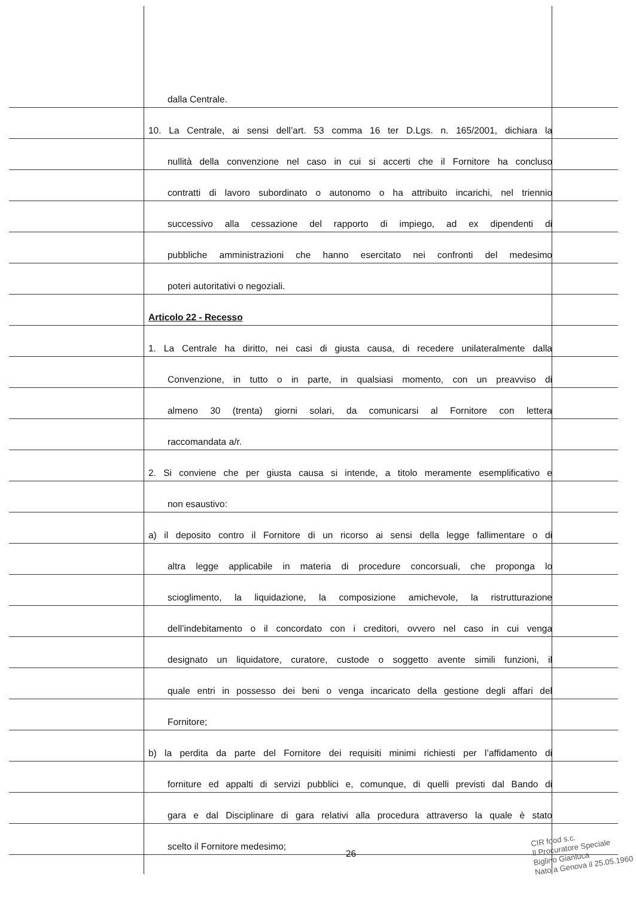dalla Centrale.
10. La Centrale, ai sensi dell’art. 53 comma 16 ter D.Lgs. n. 165/2001, dichiara la
nullità della convenzione nel caso in cui si accerti che il Fornitore ha concluso
contratti di lavoro subordinato o autonomo o ha attribuito incarichi, nel triennio
successivo alla cessazione del rapporto di impiego, ad ex dipendenti di
pubbliche amministrazioni che hanno esercitato nei confronti del medesimo
poteri autoritativi o negoziali.
Articolo 22 - Recesso
1. La Centrale ha diritto, nei casi di giusta causa, di recedere unilateralmente dalla
Convenzione, in tutto o in parte, in qualsiasi momento, con un preavviso di
almeno 30 (trenta) giorni solari, da comunicarsi al Fornitore con lettera
raccomandata a/r.
2. Si conviene che per giusta causa si intende, a titolo meramente esemplificativo e
non esaustivo:
a) il deposito contro il Fornitore di un ricorso ai sensi della legge fallimentare o di
altra legge applicabile in materia di procedure concorsuali, che proponga lo
scioglimento, la liquidazione, la composizione amichevole, la ristrutturazione
dell’indebitamento o il concordato con i creditori, ovvero nel caso in cui venga
designato un liquidatore, curatore, custode o soggetto avente simili funzioni, il
quale entri in possesso dei beni o venga incaricato della gestione degli affari del
Fornitore;
b) la perdita da parte del Fornitore dei requisiti minimi richiesti per l’affidamento di
forniture ed appalti di servizi pubblici e, comunque, di quelli previsti dal Bando di
gara e dal Disciplinare di gara relativi alla procedura attraverso la quale è stato
scelto il Fornitore medesimo;
26
CIR food s.c.
Il Procuratore Speciale
Biglino Gianluca
Nato a Genova il 25.05.1960